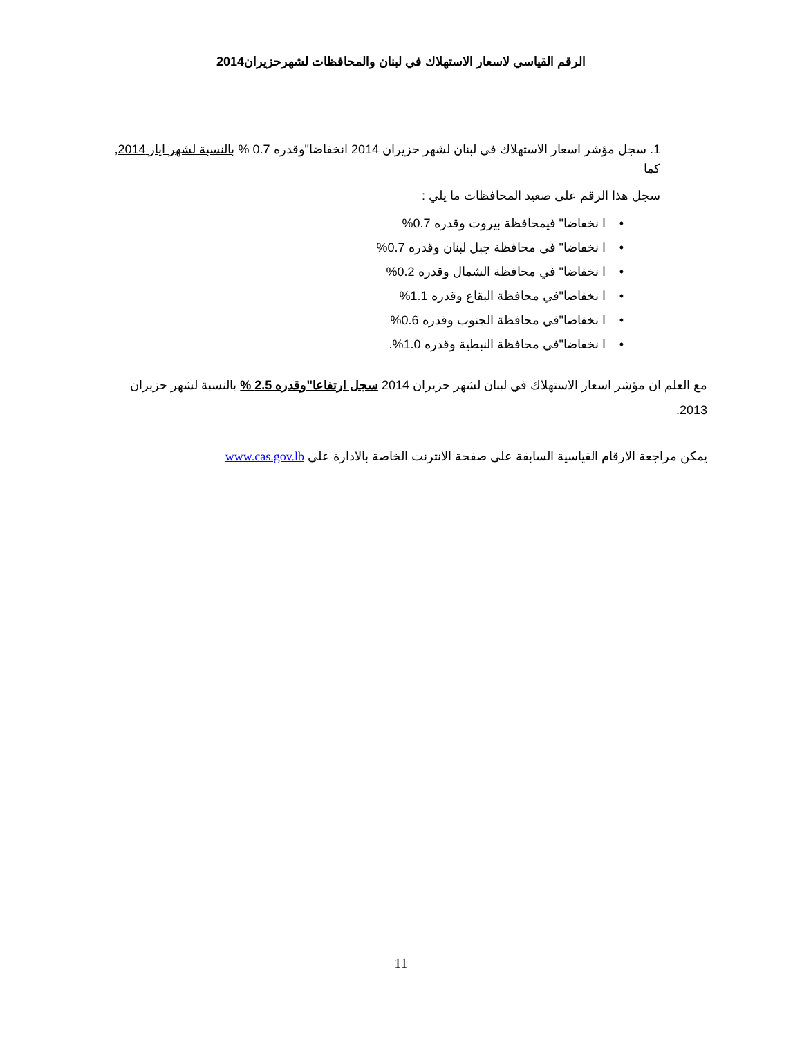الرقم القياسي لاسعار الاستهلاك في لبنان والمحافظات لشهرحزيران2014
1. سجل مؤشر اسعار الاستهلاك في لبنان لشهر حزيران 2014 انخفاضا"وقدره 0.7 % بالنسبة لشهر ايار 2014, كما
سجل هذا الرقم على صعيد المحافظات ما يلي :
• ا نخفاضا" فيمحافظة بيروت وقدره 0.7%
• ا نخفاضا" في محافظة جبل لبنان وقدره 0.7%
• ا نخفاضا" في محافظة الشمال وقدره 0.2%
• ا نخفاضا"في محافظة البقاع وقدره 1.1%
• ا نخفاضا"في محافظة الجنوب وقدره 0.6%
• ا نخفاضا"في محافظة النبطية وقدره 1.0%.
مع العلم ان مؤشر اسعار الاستهلاك في لبنان لشهر حزيران 2014 سجل ارتفاعا"وقدره 2.5 % بالنسبة لشهر حزيران 2013.
يمكن مراجعة الارقام القياسية السابقة على صفحة الانترنت الخاصة بالادارة على www.cas.gov.lb
11